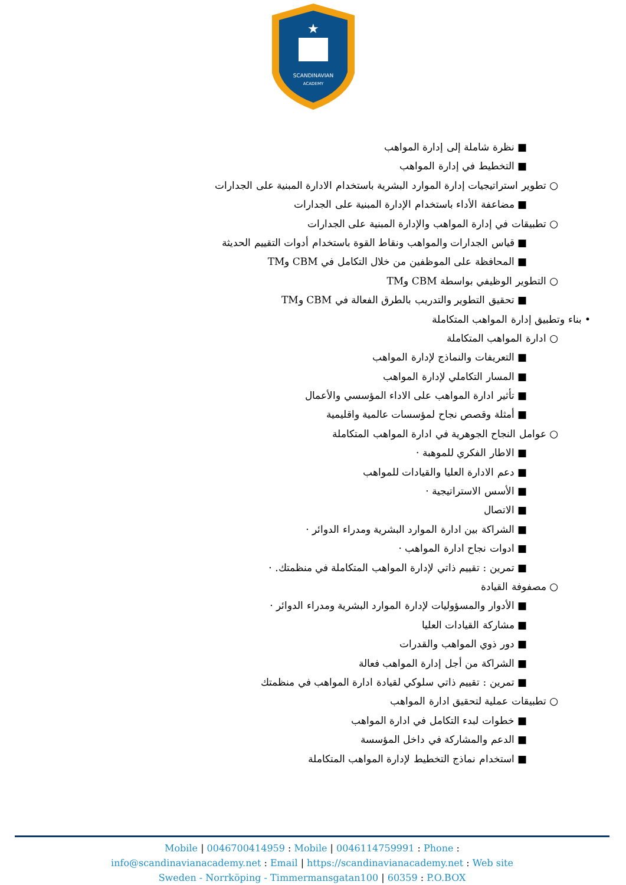★
SCANDINAVIAN
ACADEMY
■ نظرة شاملة إلى إدارة المواهب
■ التخطيط في إدارة المواهب
○ تطوير استراتيجيات إدارة الموارد البشرية باستخدام الادارة المبنية على الجدارات
■ مضاعفة الأداء باستخدام الإدارة المبنية على الجدارات
○ تطبيقات في إدارة المواهب والإدارة المبنية على الجدارات
■ قياس الجدارات والمواهب ونقاط القوة باستخدام أدوات التقييم الحديثة
■ المحافظة على الموظفين من خلال التكامل في CBM وTM
○ التطوير الوظيفي بواسطة CBM وTM
■ تحقيق التطوير والتدريب بالطرق الفعالة في CBM وTM
• بناء وتطبيق إدارة المواهب المتكاملة
○ ادارة المواهب المتكاملة
■ التعريفات والنماذج لإدارة المواهب
■ المسار التكاملي لإدارة المواهب
■ تأثير ادارة المواهب على الاداء المؤسسي والأعمال
■ أمثلة وقصص نجاح لمؤسسات عالمية واقليمية
○ عوامل النجاح الجوهرية في ادارة المواهب المتكاملة
■ الاطار الفكري للموهبة ·
■ دعم الادارة العليا والقيادات للمواهب
■ الأسس الاستراتيجية ·
■ الاتصال
■ الشراكة بين ادارة الموارد البشرية ومدراء الدوائر ·
■ ادوات نجاح ادارة المواهب ·
■ تمرين : تقييم ذاتي لإدارة المواهب المتكاملة في منظمتك. ·
○ مصفوفة القيادة
■ الأدوار والمسؤوليات لإدارة الموارد البشرية ومدراء الدوائر ·
■ مشاركة القيادات العليا
■ دور ذوي المواهب والقدرات
■ الشراكة من أجل إدارة المواهب فعالة
■ تمرين : تقييم ذاتي سلوكي لقيادة ادارة المواهب في منظمتك
○ تطبيقات عملية لتحقيق ادارة المواهب
■ خطوات لبدء التكامل في ادارة المواهب
■ الدعم والمشاركة في داخل المؤسسة
■ استخدام نماذج التخطيط لإدارة المواهب المتكاملة
Mobile | 0046700414959 : Mobile | 0046114759991 : Phone :
info@scandinavianacademy.net : Email | https://scandinavianacademy.net : Web site
Sweden - Norrköping - Timmermansgatan100 | 60359 : P.O.BOX